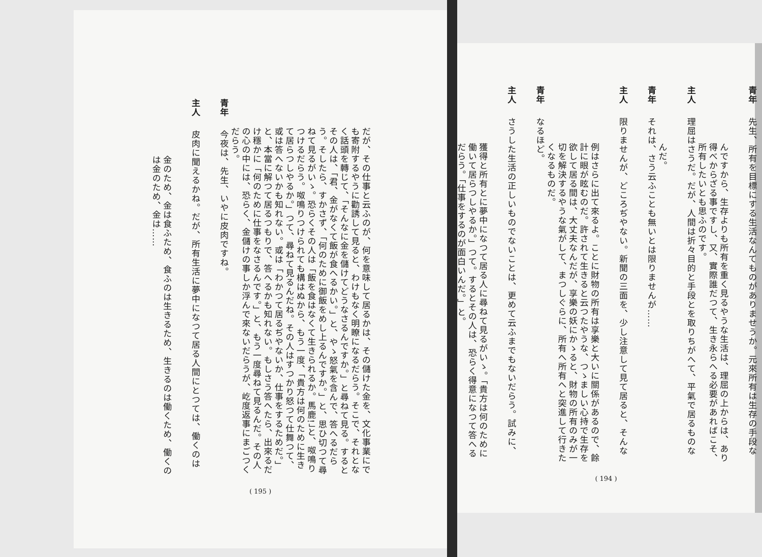青年 先生、所有を目標にする生活なんてものがありませうか。元來所有は生存の手段なんですから、生存よりも所有を重く見るやうな生活は、理屈の上からは、あり得べからざる事ですし、又、實際誰だつて、生き永らへる必要があればこそ、所有したいとも思ふのです。
主人 理屈はさうだ。だが、人間は折々目的と手段とを取りちがへて、平氣で居るものなんだ。
青年 それは、さう云ふことも無いとは限りませんが……
主人 限りませんが、どころぢやない。新聞の三面を、少し注意して見て居ると、そんな例はさらに出て來るよ。ことに財物の所有は享樂と大いに關係があるので、餘計に眼が眩むのだ。許されて生きると云つたやうな、つゝましい心持で生存を欲して居る間は、大丈夫なんだが、享樂の妖にかゝると、財物の所有のみが一切を解決するやうな氣がして、まつしぐらに、所有へ所有へと突進して行きたくなるものだ。
青年 なるほど。
主人 さうした生活の正しいものでないことは、更めて云ふまでもないだらう。試みに、獲得と所有とに夢中になつて居る人に尋ねて見るがいゝ。「貴方は何のために働いて居らつしやるか。」つて。するとその人は、恐らく得意になつて答へるだらう。「仕事をするのが面白いんだ。」と。
( 194 )
だが、その仕事と云ふのが、何を意味して居るかは、その儲けた金を、文化事業にでも寄附するやうに勸誘して見ると、わけもなく明瞭になるだらう。そこで、それとなく話頭を轉じて、「そんなに金を儲けてどうなさるんですか。」と尋ねて見る。するとその人は、「君、金がなくて飯が食へるかい。」と、やゝ怒氣を含んで、答へるだらう。そしたら、すかさず、「何のために御飯をめし上るんですか。」と、思ひ切つて尋ねて見るがいゝ。恐らくその人は「飯を食はなくて生きられるか。馬鹿!」と、呶鳴りつけるだらう。呶鳴りつけられても構はぬから、もう一度、「貴方は何のために生きて居らつしやるか。」つて、尋ねて見るんだね。その人はすつかり怒つて仕舞つて、或は答へないかも知れない。或は「わかつて居るぢやないか、仕事をするためだ。」と、本當に解つて居るつもりで、答へるかも知れない。もしさう答へたら、出來るだけ穩かに「何のために仕事をなさるんです。」と、もう一度尋ねて見るんだ。その人の心の中には、恐らく、金儲けの事しか浮んで來ないだらうが、屹度返事にまごつくだらう。
青年 今夜は、先生、いやに皮肉ですね。
主人 皮肉に聞えるかね。だが、所有生活に夢中になつて居る人間にとつては、働くのは金のため、金は食ふため、食ふのは生きるため、生きるのは働くため、働くのは金のため、金は……
( 195 )